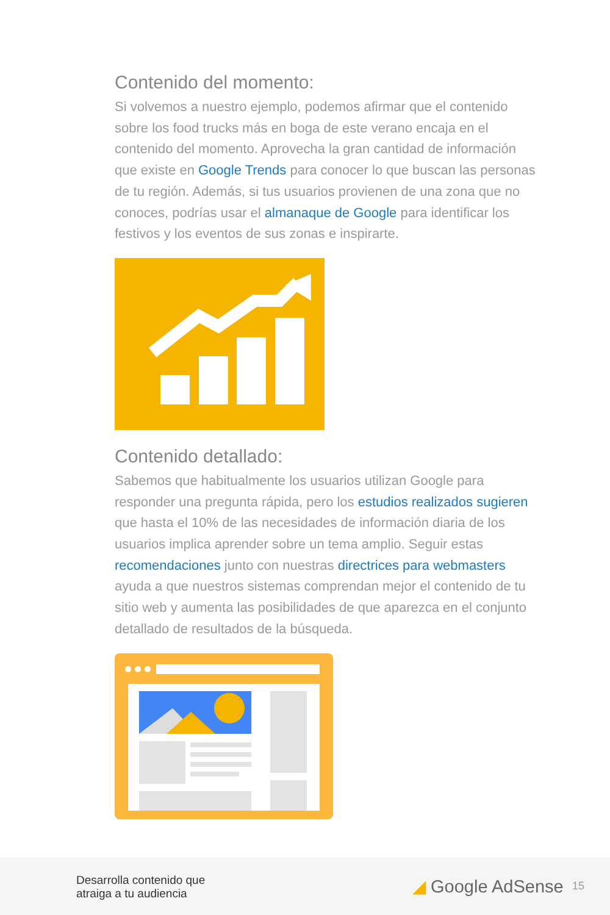Contenido del momento:
Si volvemos a nuestro ejemplo, podemos afirmar que el contenido sobre los food trucks más en boga de este verano encaja en el contenido del momento. Aprovecha la gran cantidad de información que existe en Google Trends para conocer lo que buscan las personas de tu región. Además, si tus usuarios provienen de una zona que no conoces, podrías usar el almanaque de Google para identificar los festivos y los eventos de sus zonas e inspirarte.
Contenido detallado:
Sabemos que habitualmente los usuarios utilizan Google para responder una pregunta rápida, pero los estudios realizados sugieren que hasta el 10% de las necesidades de información diaria de los usuarios implica aprender sobre un tema amplio. Seguir estas recomendaciones junto con nuestras directrices para webmasters ayuda a que nuestros sistemas comprendan mejor el contenido de tu sitio web y aumenta las posibilidades de que aparezca en el conjunto detallado de resultados de la búsqueda.
Desarrolla contenido que
atraiga a tu audiencia
◢ Google AdSense 15